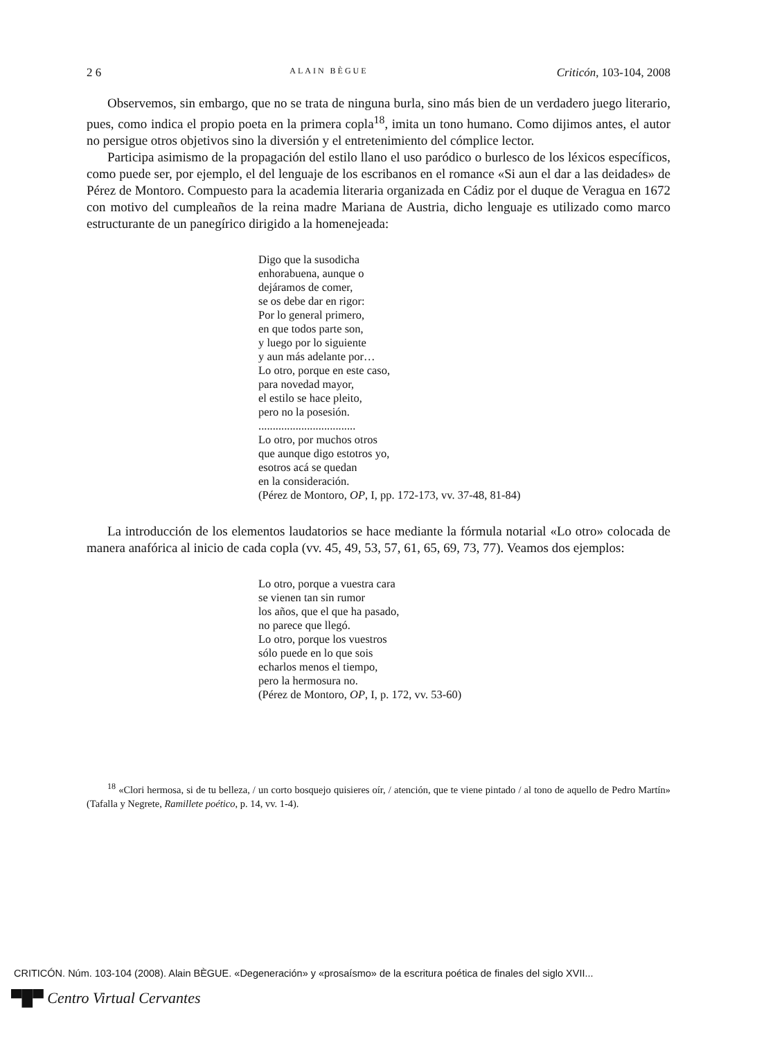2 6 ALAIN BÈGUE Criticón, 103-104, 2008
Observemos, sin embargo, que no se trata de ninguna burla, sino más bien de un verdadero juego literario, pues, como indica el propio poeta en la primera copla<sup>18</sup>, imita un tono humano. Como dijimos antes, el autor no persigue otros objetivos sino la diversión y el entretenimiento del cómplice lector.
Participa asimismo de la propagación del estilo llano el uso paródico o burlesco de los léxicos específicos, como puede ser, por ejemplo, el del lenguaje de los escribanos en el romance «Si aun el dar a las deidades» de Pérez de Montoro. Compuesto para la academia literaria organizada en Cádiz por el duque de Veragua en 1672 con motivo del cumpleaños de la reina madre Mariana de Austria, dicho lenguaje es utilizado como marco estructurante de un panegírico dirigido a la homenejeada:
Digo que la susodicha
enhorabuena, aunque o
dejáramos de comer,
se os debe dar en rigor:
Por lo general primero,
en que todos parte son,
y luego por lo siguiente
y aun más adelante por…
Lo otro, porque en este caso,
para novedad mayor,
el estilo se hace pleito,
pero no la posesión.
..................................
Lo otro, por muchos otros
que aunque digo estotros yo,
esotros acá se quedan
en la consideración.
(Pérez de Montoro, OP, I, pp. 172-173, vv. 37-48, 81-84)
La introducción de los elementos laudatorios se hace mediante la fórmula notarial «Lo otro» colocada de manera anafórica al inicio de cada copla (vv. 45, 49, 53, 57, 61, 65, 69, 73, 77). Veamos dos ejemplos:
Lo otro, porque a vuestra cara
se vienen tan sin rumor
los años, que el que ha pasado,
no parece que llegó.
Lo otro, porque los vuestros
sólo puede en lo que sois
echarlos menos el tiempo,
pero la hermosura no.
(Pérez de Montoro, OP, I, p. 172, vv. 53-60)
<sup>18</sup> «Clori hermosa, si de tu belleza, / un corto bosquejo quisieres oír, / atención, que te viene pintado / al tono de aquello de Pedro Martín» (Tafalla y Negrete, Ramillete poético, p. 14, vv. 1-4).
CRITICÓN. Núm. 103-104 (2008). Alain BÈGUE. «Degeneración» y «prosaísmo» de la escritura poética de finales del siglo XVII...
▀█▀ Centro Virtual Cervantes